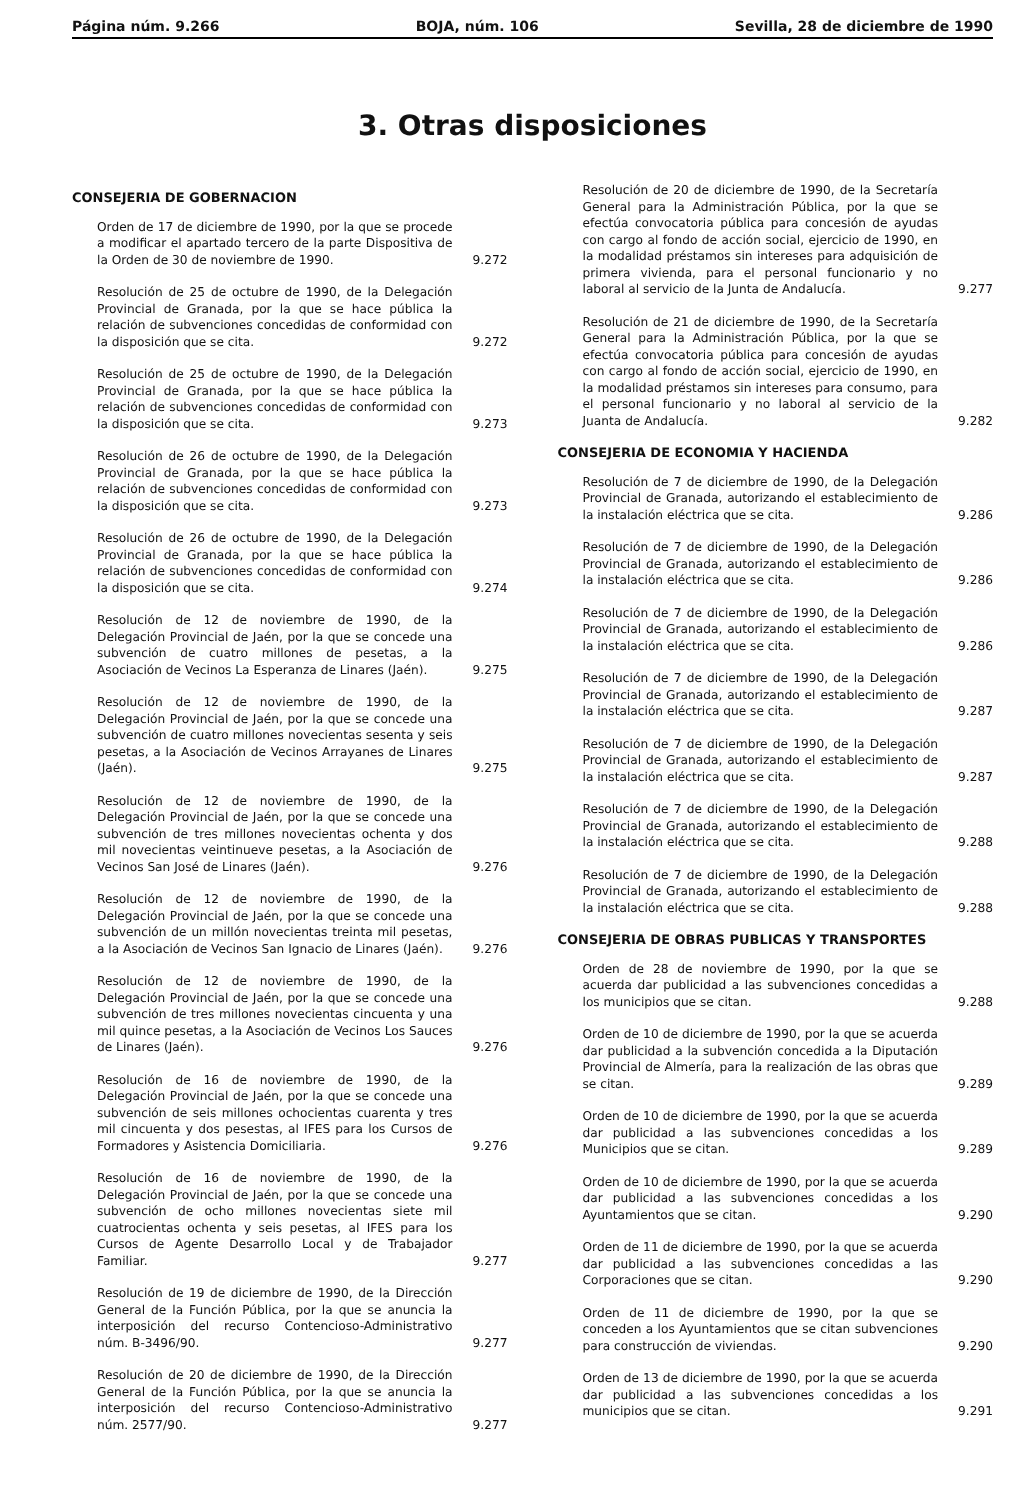Página núm. 9.266 BOJA, núm. 106 Sevilla, 28 de diciembre de 1990
3. Otras disposiciones
CONSEJERIA DE GOBERNACION
Orden de 17 de diciembre de 1990, por la que se procede a modificar el apartado tercero de la parte Dispositiva de la Orden de 30 de noviembre de 1990.
9.272
Resolución de 25 de octubre de 1990, de la Delegación Provincial de Granada, por la que se hace pública la relación de subvenciones concedidas de conformidad con la disposición que se cita.
9.272
Resolución de 25 de octubre de 1990, de la Delegación Provincial de Granada, por la que se hace pública la relación de subvenciones concedidas de conformidad con la disposición que se cita.
9.273
Resolución de 26 de octubre de 1990, de la Delegación Provincial de Granada, por la que se hace pública la relación de subvenciones concedidas de conformidad con la disposición que se cita.
9.273
Resolución de 26 de octubre de 1990, de la Delegación Provincial de Granada, por la que se hace pública la relación de subvenciones concedidas de conformidad con la disposición que se cita.
9.274
Resolución de 12 de noviembre de 1990, de la Delegación Provincial de Jaén, por la que se concede una subvención de cuatro millones de pesetas, a la Asociación de Vecinos La Esperanza de Linares (Jaén).
9.275
Resolución de 12 de noviembre de 1990, de la Delegación Provincial de Jaén, por la que se concede una subvención de cuatro millones novecientas sesenta y seis pesetas, a la Asociación de Vecinos Arrayanes de Linares (Jaén).
9.275
Resolución de 12 de noviembre de 1990, de la Delegación Provincial de Jaén, por la que se concede una subvención de tres millones novecientas ochenta y dos mil novecientas veintinueve pesetas, a la Asociación de Vecinos San José de Linares (Jaén).
9.276
Resolución de 12 de noviembre de 1990, de la Delegación Provincial de Jaén, por la que se concede una subvención de un millón novecientas treinta mil pesetas, a la Asociación de Vecinos San Ignacio de Linares (Jaén).
9.276
Resolución de 12 de noviembre de 1990, de la Delegación Provincial de Jaén, por la que se concede una subvención de tres millones novecientas cincuenta y una mil quince pesetas, a la Asociación de Vecinos Los Sauces de Linares (Jaén).
9.276
Resolución de 16 de noviembre de 1990, de la Delegación Provincial de Jaén, por la que se concede una subvención de seis millones ochocientas cuarenta y tres mil cincuenta y dos pesestas, al IFES para los Cursos de Formadores y Asistencia Domiciliaria.
9.276
Resolución de 16 de noviembre de 1990, de la Delegación Provincial de Jaén, por la que se concede una subvención de ocho millones novecientas siete mil cuatrocientas ochenta y seis pesetas, al IFES para los Cursos de Agente Desarrollo Local y de Trabajador Familiar.
9.277
Resolución de 19 de diciembre de 1990, de la Dirección General de la Función Pública, por la que se anuncia la interposición del recurso Contencioso-Administrativo núm. B-3496/90.
9.277
Resolución de 20 de diciembre de 1990, de la Dirección General de la Función Pública, por la que se anuncia la interposición del recurso Contencioso-Administrativo núm. 2577/90.
9.277
Resolución de 20 de diciembre de 1990, de la Secretaría General para la Administración Pública, por la que se efectúa convocatoria pública para concesión de ayudas con cargo al fondo de acción social, ejercicio de 1990, en la modalidad préstamos sin intereses para adquisición de primera vivienda, para el personal funcionario y no laboral al servicio de la Junta de Andalucía.
9.277
Resolución de 21 de diciembre de 1990, de la Secretaría General para la Administración Pública, por la que se efectúa convocatoria pública para concesión de ayudas con cargo al fondo de acción social, ejercicio de 1990, en la modalidad préstamos sin intereses para consumo, para el personal funcionario y no laboral al servicio de la Juanta de Andalucía.
9.282
CONSEJERIA DE ECONOMIA Y HACIENDA
Resolución de 7 de diciembre de 1990, de la Delegación Provincial de Granada, autorizando el establecimiento de la instalación eléctrica que se cita.
9.286
Resolución de 7 de diciembre de 1990, de la Delegación Provincial de Granada, autorizando el establecimiento de la instalación eléctrica que se cita.
9.286
Resolución de 7 de diciembre de 1990, de la Delegación Provincial de Granada, autorizando el establecimiento de la instalación eléctrica que se cita.
9.286
Resolución de 7 de diciembre de 1990, de la Delegación Provincial de Granada, autorizando el establecimiento de la instalación eléctrica que se cita.
9.287
Resolución de 7 de diciembre de 1990, de la Delegación Provincial de Granada, autorizando el establecimiento de la instalación eléctrica que se cita.
9.287
Resolución de 7 de diciembre de 1990, de la Delegación Provincial de Granada, autorizando el establecimiento de la instalación eléctrica que se cita.
9.288
Resolución de 7 de diciembre de 1990, de la Delegación Provincial de Granada, autorizando el establecimiento de la instalación eléctrica que se cita.
9.288
CONSEJERIA DE OBRAS PUBLICAS Y TRANSPORTES
Orden de 28 de noviembre de 1990, por la que se acuerda dar publicidad a las subvenciones concedidas a los municipios que se citan.
9.288
Orden de 10 de diciembre de 1990, por la que se acuerda dar publicidad a la subvención concedida a la Diputación Provincial de Almería, para la realización de las obras que se citan.
9.289
Orden de 10 de diciembre de 1990, por la que se acuerda dar publicidad a las subvenciones concedidas a los Municipios que se citan.
9.289
Orden de 10 de diciembre de 1990, por la que se acuerda dar publicidad a las subvenciones concedidas a los Ayuntamientos que se citan.
9.290
Orden de 11 de diciembre de 1990, por la que se acuerda dar publicidad a las subvenciones concedidas a las Corporaciones que se citan.
9.290
Orden de 11 de diciembre de 1990, por la que se conceden a los Ayuntamientos que se citan subvenciones para construcción de viviendas.
9.290
Orden de 13 de diciembre de 1990, por la que se acuerda dar publicidad a las subvenciones concedidas a los municipios que se citan.
9.291